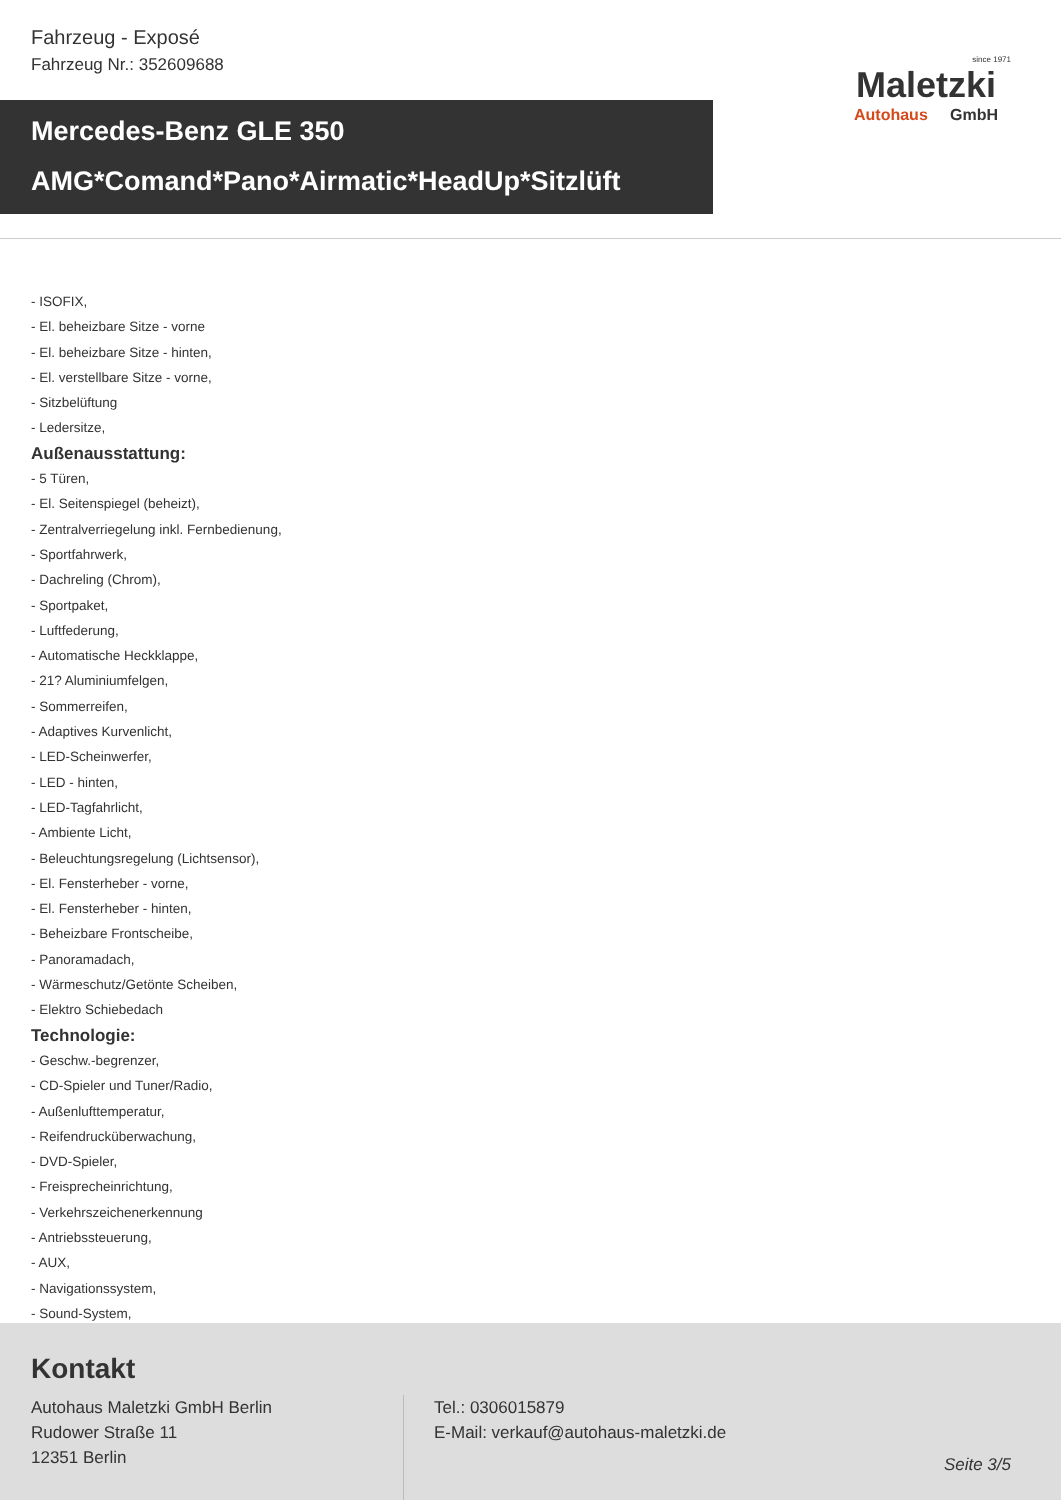Fahrzeug - Exposé
Fahrzeug Nr.: 352609688
since 1971
Maletzki
Autohaus GmbH
Mercedes-Benz GLE 350
AMG*Comand*Pano*Airmatic*HeadUp*Sitzlüft
- ISOFIX,
- El. beheizbare Sitze - vorne
- El. beheizbare Sitze - hinten,
- El. verstellbare Sitze - vorne,
- Sitzbelüftung
- Ledersitze,
Außenausstattung:
- 5 Türen,
- El. Seitenspiegel (beheizt),
- Zentralverriegelung inkl. Fernbedienung,
- Sportfahrwerk,
- Dachreling (Chrom),
- Sportpaket,
- Luftfederung,
- Automatische Heckklappe,
- 21? Aluminiumfelgen,
- Sommerreifen,
- Adaptives Kurvenlicht,
- LED-Scheinwerfer,
- LED - hinten,
- LED-Tagfahrlicht,
- Ambiente Licht,
- Beleuchtungsregelung (Lichtsensor),
- El. Fensterheber - vorne,
- El. Fensterheber - hinten,
- Beheizbare Frontscheibe,
- Panoramadach,
- Wärmeschutz/Getönte Scheiben,
- Elektro Schiebedach
Technologie:
- Geschw.-begrenzer,
- CD-Spieler und Tuner/Radio,
- Außenlufttemperatur,
- Reifendrucküberwachung,
- DVD-Spieler,
- Freisprecheinrichtung,
- Verkehrszeichenerkennung
- Antriebssteuerung,
- AUX,
- Navigationssystem,
- Sound-System,
Kontakt
Autohaus Maletzki GmbH Berlin
Rudower Straße 11
12351 Berlin
Tel.: 0306015879
E-Mail: verkauf@autohaus-maletzki.de
Seite 3/5